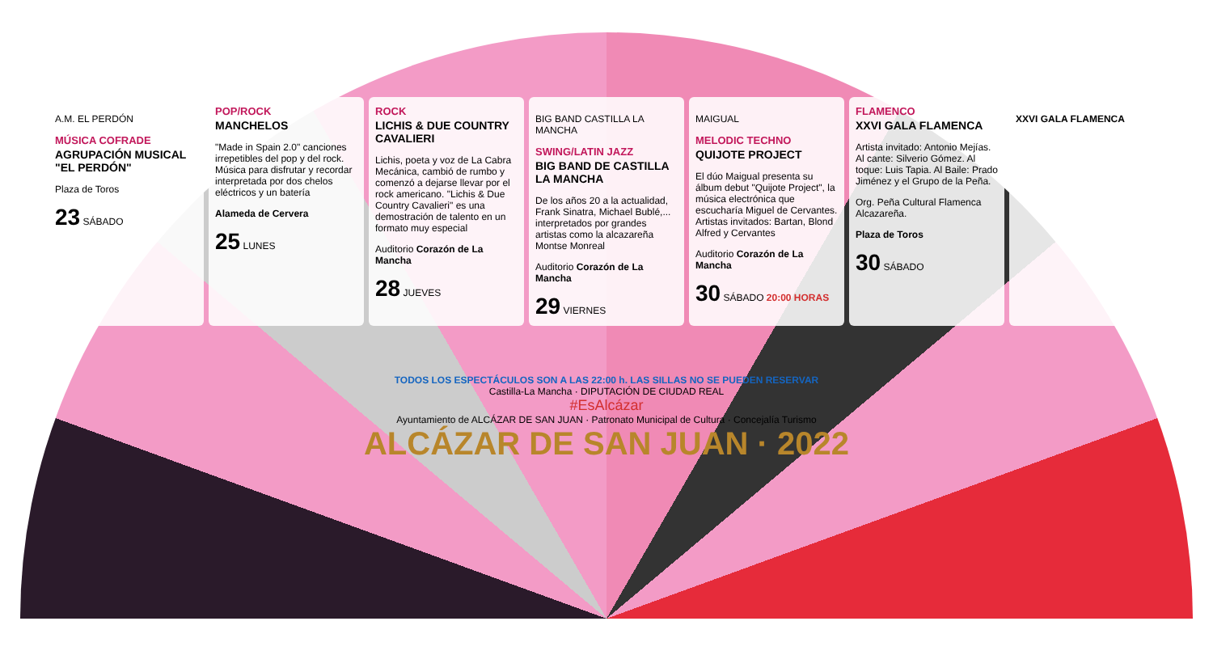A.M. EL PERDÓN
MÚSICA COFRADE
AGRUPACIÓN MUSICAL "EL PERDÓN"
Plaza de Toros
23 SÁBADO
POP/ROCK
MANCHELOS
"Made in Spain 2.0" canciones irrepetibles del pop y del rock. Música para disfrutar y recordar interpretada por dos chelos eléctricos y un batería
Alameda de Cervera
25 LUNES
ROCK
LICHIS & DUE COUNTRY CAVALIERI
Lichis, poeta y voz de La Cabra Mecánica, cambió de rumbo y comenzó a dejarse llevar por el rock americano. "Lichis & Due Country Cavalieri" es una demostración de talento en un formato muy especial
Auditorio Corazón de La Mancha
28 JUEVES
BIG BAND CASTILLA LA MANCHA
SWING/LATIN JAZZ
BIG BAND DE CASTILLA LA MANCHA
De los años 20 a la actualidad, Frank Sinatra, Michael Bublé,... interpretados por grandes artistas como la alcazareña Montse Monreal
Auditorio Corazón de La Mancha
29 VIERNES
MAIGUAL
MELODIC TECHNO
QUIJOTE PROJECT
El dúo Maigual presenta su álbum debut "Quijote Project", la música electrónica que escucharía Miguel de Cervantes. Artistas invitados: Bartan, Blond Alfred y Cervantes
Auditorio Corazón de La Mancha
30 SÁBADO 20:00 HORAS
FLAMENCO
XXVI GALA FLAMENCA
Artista invitado: Antonio Mejías. Al cante: Silverio Gómez. Al toque: Luis Tapia. Al Baile: Prado Jiménez y el Grupo de la Peña.
Org. Peña Cultural Flamenca Alcazareña.
Plaza de Toros
30 SÁBADO
XXVI GALA FLAMENCA
TODOS LOS ESPECTÁCULOS SON A LAS 22:00 h. LAS SILLAS NO SE PUEDEN RESERVAR
Castilla-La Mancha · DIPUTACIÓN DE CIUDAD REAL
#EsAlcázar
Ayuntamiento de ALCÁZAR DE SAN JUAN · Patronato Municipal de Cultura · Concejalía Turismo
ALCÁZAR DE SAN JUAN · 2022